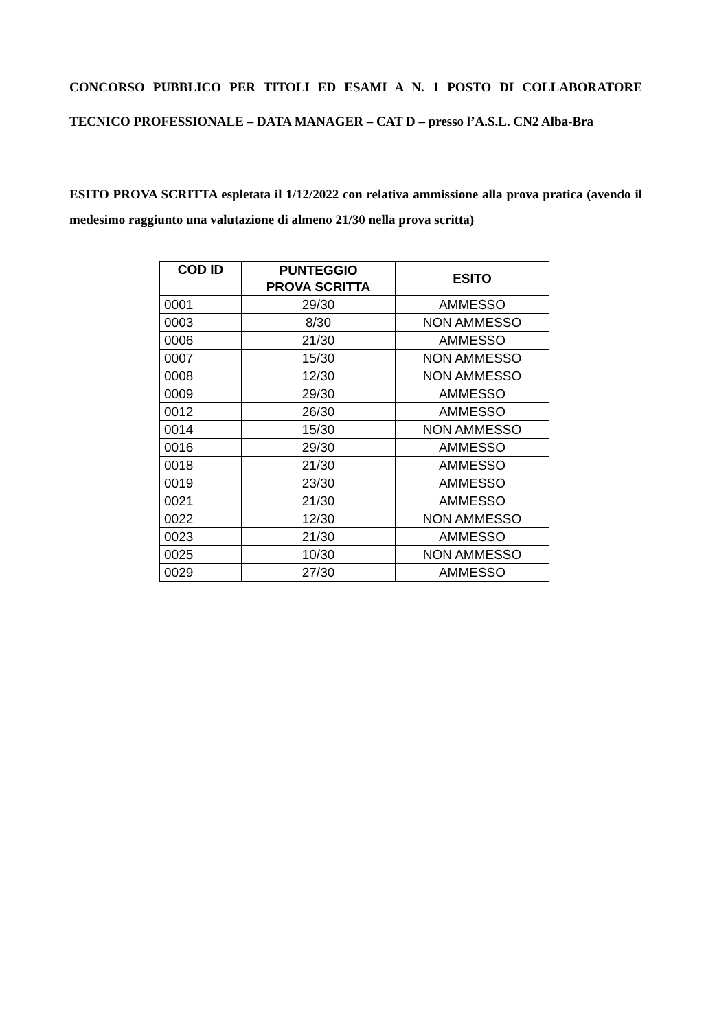CONCORSO PUBBLICO PER TITOLI ED ESAMI A N. 1 POSTO DI COLLABORATORE TECNICO PROFESSIONALE – DATA MANAGER – CAT D – presso l’A.S.L. CN2 Alba-Bra
ESITO PROVA SCRITTA espletata il 1/12/2022 con relativa ammissione alla prova pratica (avendo il medesimo raggiunto una valutazione di almeno 21/30 nella prova scritta)
| COD ID | PUNTEGGIO PROVA SCRITTA | ESITO |
| --- | --- | --- |
| 0001 | 29/30 | AMMESSO |
| 0003 | 8/30 | NON AMMESSO |
| 0006 | 21/30 | AMMESSO |
| 0007 | 15/30 | NON AMMESSO |
| 0008 | 12/30 | NON AMMESSO |
| 0009 | 29/30 | AMMESSO |
| 0012 | 26/30 | AMMESSO |
| 0014 | 15/30 | NON AMMESSO |
| 0016 | 29/30 | AMMESSO |
| 0018 | 21/30 | AMMESSO |
| 0019 | 23/30 | AMMESSO |
| 0021 | 21/30 | AMMESSO |
| 0022 | 12/30 | NON AMMESSO |
| 0023 | 21/30 | AMMESSO |
| 0025 | 10/30 | NON AMMESSO |
| 0029 | 27/30 | AMMESSO |